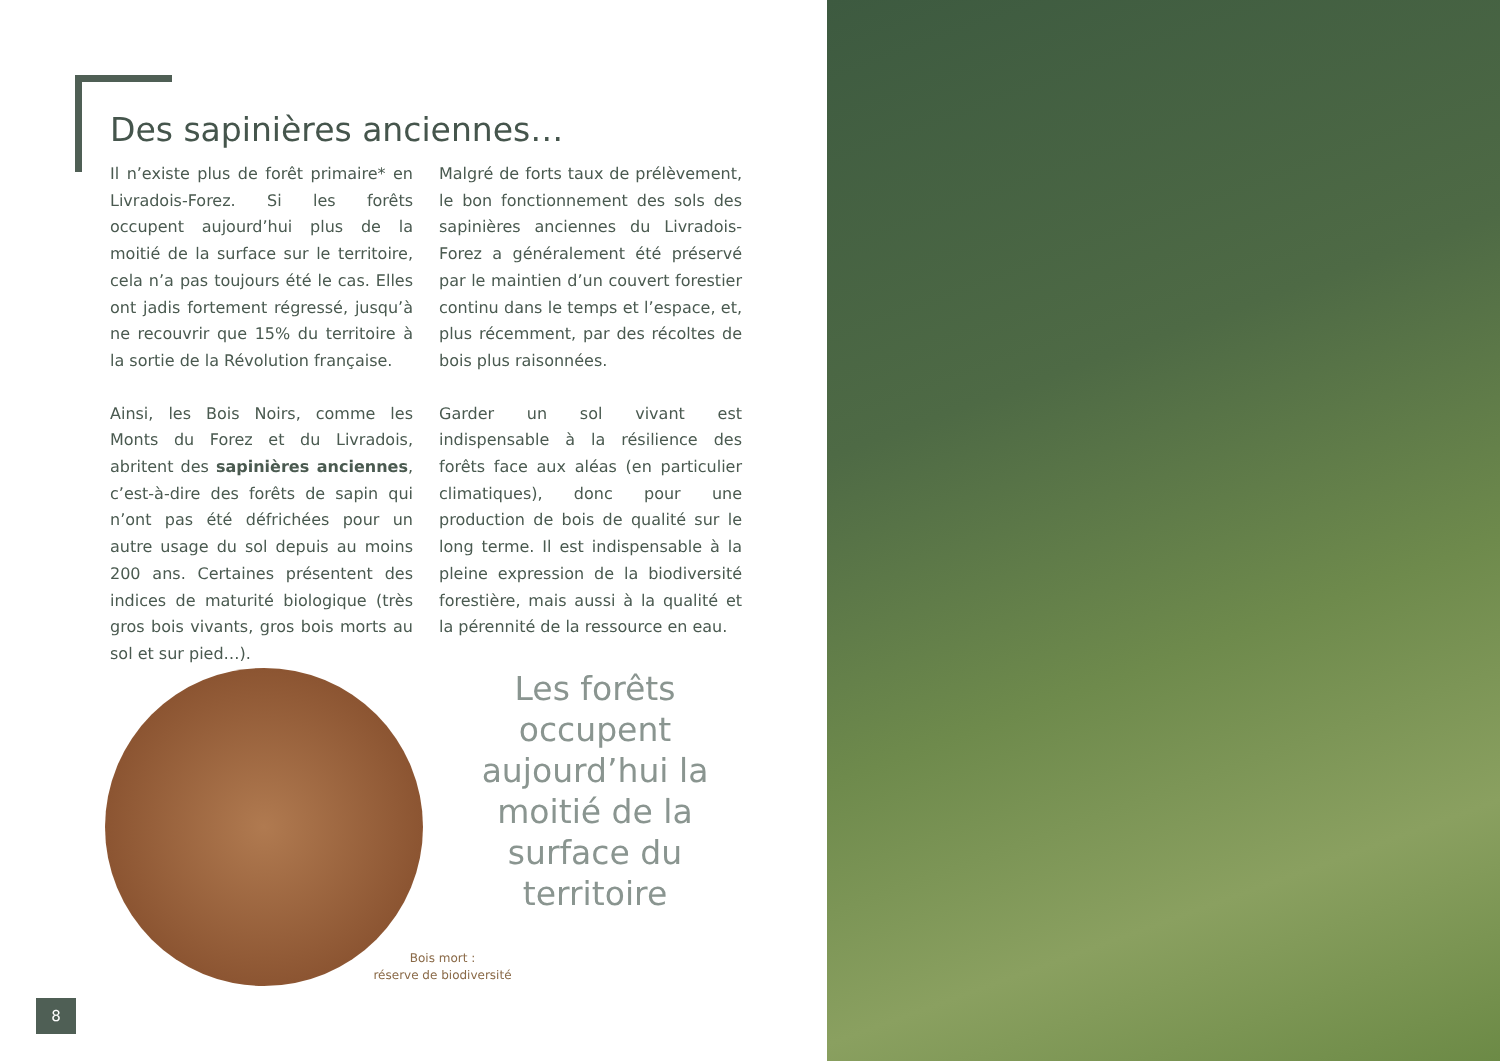Des sapinières anciennes…
Il n’existe plus de forêt primaire* en Livradois-Forez. Si les forêts occupent aujourd’hui plus de la moitié de la surface sur le territoire, cela n’a pas toujours été le cas. Elles ont jadis fortement régressé, jusqu’à ne recouvrir que 15% du territoire à la sortie de la Révolution française.
Ainsi, les Bois Noirs, comme les Monts du Forez et du Livradois, abritent des sapinières anciennes, c’est-à-dire des forêts de sapin qui n’ont pas été défrichées pour un autre usage du sol depuis au moins 200 ans. Certaines présentent des indices de maturité biologique (très gros bois vivants, gros bois morts au sol et sur pied…).
Malgré de forts taux de prélèvement, le bon fonctionnement des sols des sapinières anciennes du Livradois-Forez a généralement été préservé par le maintien d’un couvert forestier continu dans le temps et l’espace, et, plus récemment, par des récoltes de bois plus raisonnées.
Garder un sol vivant est indispensable à la résilience des forêts face aux aléas (en particulier climatiques), donc pour une production de bois de qualité sur le long terme. Il est indispensable à la pleine expression de la biodiversité forestière, mais aussi à la qualité et la pérennité de la ressource en eau.
Les forêts occupent aujourd’hui la moitié de la surface du territoire
Bois mort :
réserve de biodiversité
8